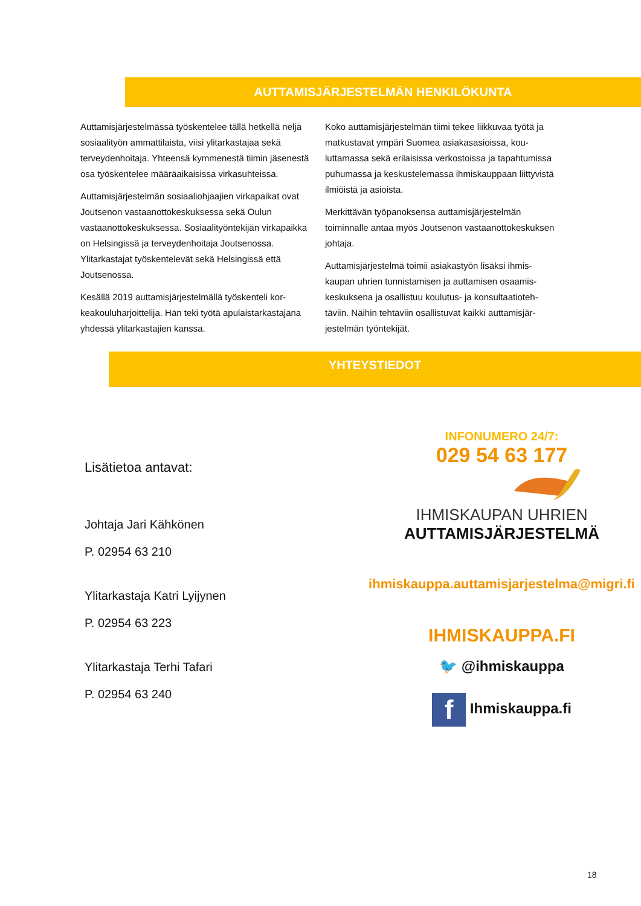AUTTAMISJÄRJESTELMÄN HENKILÖKUNTA
Auttamisjärjestelmässä työskentelee tällä hetkellä neljä sosiaalityön ammattilaista, viisi ylitarkastajaa sekä terveydenhoitaja. Yhteensä kymmenestä tiimin jäsenestä osa työskentelee määräaikaisissa virkasuh­teissa.
Auttamisjärjestelmän sosiaaliohjaajien virkapaikat ovat Joutsenon vastaanottokeskuksessa sekä Oulun vastaanottokeskuksessa. Sosiaalityöntekijän virka­paikka on Helsingissä ja terveydenhoitaja Joutsenos­sa. Ylitarkastajat työskentelevät sekä Helsingissä että Joutsenossa.
Kesällä 2019 auttamisjärjestelmällä työskenteli kor­keakouluharjoittelija. Hän teki työtä apulaistarkasta­jana yhdessä ylitarkastajien kanssa.
Koko auttamisjärjestelmän tiimi tekee liikkuvaa työtä ja matkustavat ympäri Suomea asiakasasioissa, kou­luttamassa sekä erilaisissa verkostoissa ja tapahtu­missa puhumassa ja keskustelemassa ihmiskauppaan liittyvistä ilmiöistä ja asioista.
Merkittävän työpanoksensa auttamisjärjestelmän toiminnalle antaa myös Joutsenon vastaanottokes­kuksen johtaja.
Auttamisjärjestelmä toimii asiakastyön lisäksi ihmis­kaupan uhrien tunnistamisen ja auttamisen osaamis­keskuksena ja osallistuu koulutus- ja konsultaatioteh­täviin. Näihin tehtäviin osallistuvat kaikki auttamisjär­jestelmän työntekijät.
YHTEYSTIEDOT
Lisätietoa antavat:
Johtaja Jari Kähkönen
P. 02954 63 210
Ylitarkastaja Katri Lyijynen
P. 02954 63 223
Ylitarkastaja Terhi Tafari
P. 02954 63 240
INFONUMERO 24/7:
029 54 63 177
IHMISKAUPAN UHRIEN
AUTTAMISJÄRJESTELMÄ
ihmiskauppa.auttamisjarjestelma@migri.fi
IHMISKAUPPA.FI
🐦 @ihmiskauppa
f Ihmiskauppa.fi
18